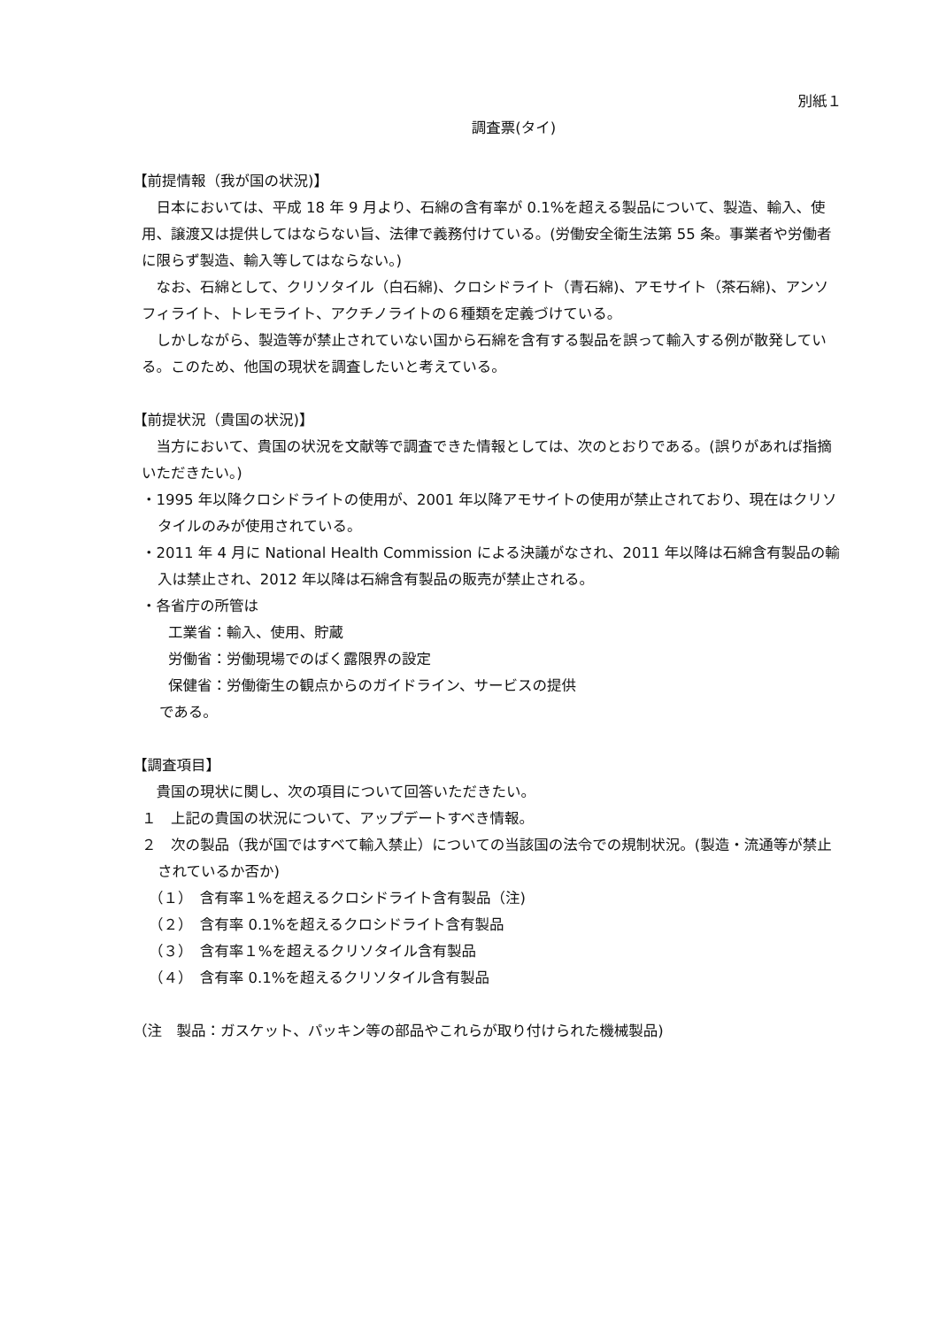別紙１
調査票(タイ)
【前提情報（我が国の状況)】
　日本においては、平成 18 年 9 月より、石綿の含有率が 0.1%を超える製品について、製造、輸入、使用、譲渡又は提供してはならない旨、法律で義務付けている。(労働安全衛生法第 55 条。事業者や労働者に限らず製造、輸入等してはならない。)
　なお、石綿として、クリソタイル（白石綿)、クロシドライト（青石綿)、アモサイト（茶石綿)、アンソフィライト、トレモライト、アクチノライトの６種類を定義づけている。
　しかしながら、製造等が禁止されていない国から石綿を含有する製品を誤って輸入する例が散発している。このため、他国の現状を調査したいと考えている。
【前提状況（貴国の状況)】
　当方において、貴国の状況を文献等で調査できた情報としては、次のとおりである。(誤りがあれば指摘いただきたい。)
・1995 年以降クロシドライトの使用が、2001 年以降アモサイトの使用が禁止されており、現在はクリソタイルのみが使用されている。
・2011 年 4 月に National Health Commission による決議がなされ、2011 年以降は石綿含有製品の輸入は禁止され、2012 年以降は石綿含有製品の販売が禁止される。
・各省庁の所管は
工業省：輸入、使用、貯蔵
労働省：労働現場でのばく露限界の設定
保健省：労働衛生の観点からのガイドライン、サービスの提供
である。
【調査項目】
　貴国の現状に関し、次の項目について回答いただきたい。
１　上記の貴国の状況について、アップデートすべき情報。
２　次の製品（我が国ではすべて輸入禁止）についての当該国の法令での規制状況。(製造・流通等が禁止されているか否か)
（１）　含有率１%を超えるクロシドライト含有製品（注)
（２）　含有率 0.1%を超えるクロシドライト含有製品
（３）　含有率１%を超えるクリソタイル含有製品
（４）　含有率 0.1%を超えるクリソタイル含有製品
（注　製品：ガスケット、パッキン等の部品やこれらが取り付けられた機械製品)